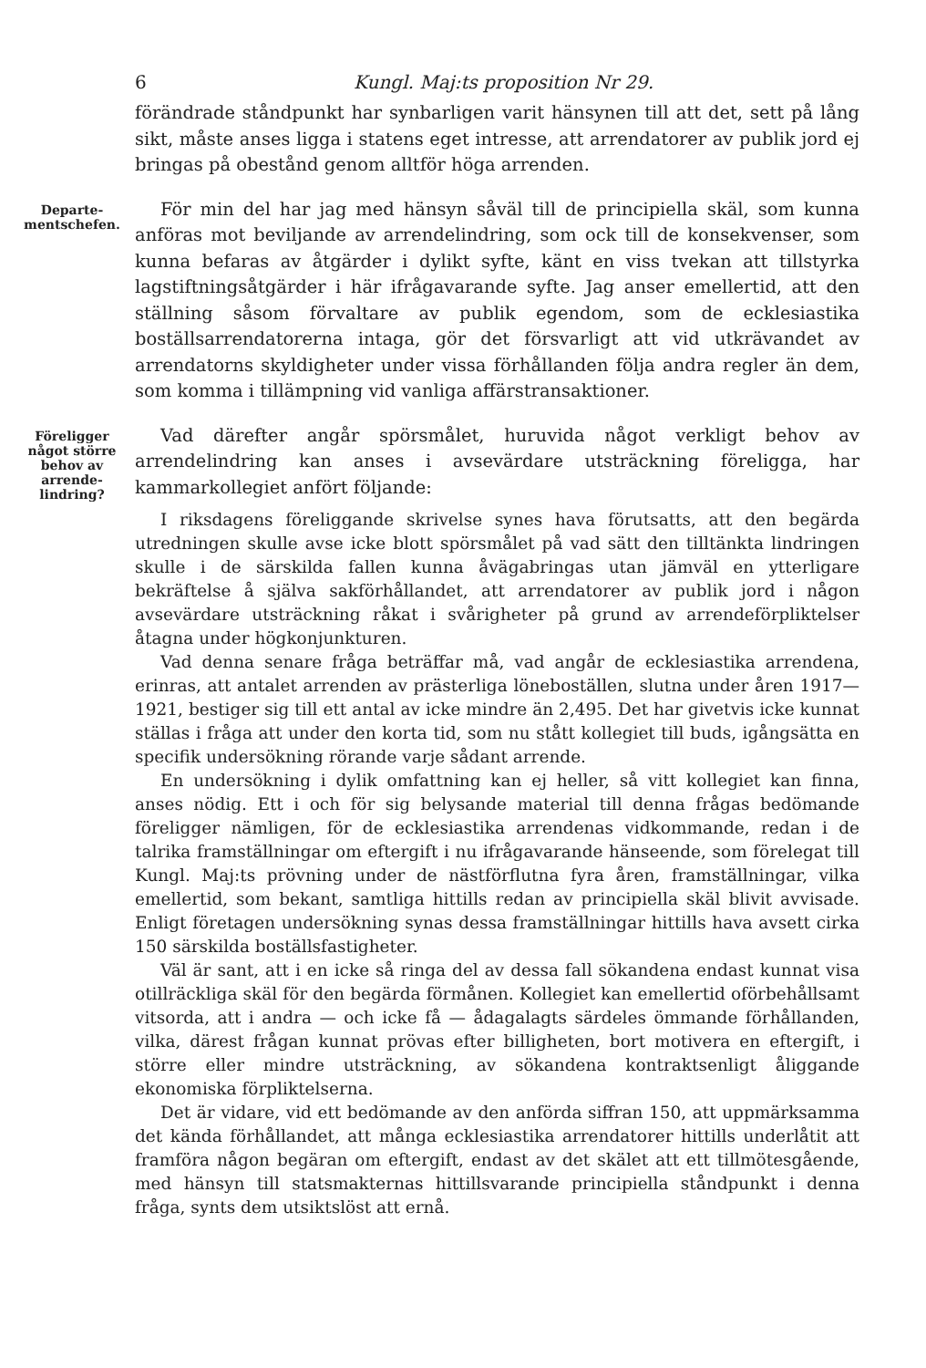6 Kungl. Maj:ts proposition Nr 29.
förändrade ståndpunkt har synbarligen varit hänsynen till att det, sett på lång sikt, måste anses ligga i statens eget intresse, att arrendatorer av publik jord ej bringas på obestånd genom alltför höga arrenden.
Departe-
mentschefen.
För min del har jag med hänsyn såväl till de principiella skäl, som kunna anföras mot beviljande av arrendelindring, som ock till de konsekvenser, som kunna befaras av åtgärder i dylikt syfte, känt en viss tvekan att tillstyrka lagstiftningsåtgärder i här ifrågavarande syfte. Jag anser emellertid, att den ställning såsom förvaltare av publik egendom, som de ecklesiastika boställsarrendatorerna intaga, gör det försvarligt att vid utkrävandet av arrendatorns skyldigheter under vissa förhållanden följa andra regler än dem, som komma i tillämpning vid vanliga affärstransaktioner.
Föreligger något större behov av arrende-lindring?
Vad därefter angår spörsmålet, huruvida något verkligt behov av arrendelindring kan anses i avsevärdare utsträckning föreligga, har kammarkollegiet anfört följande:
I riksdagens föreliggande skrivelse synes hava förutsatts, att den begärda utredningen skulle avse icke blott spörsmålet på vad sätt den tilltänkta lindringen skulle i de särskilda fallen kunna åvägabringas utan jämväl en ytterligare bekräftelse å själva sakförhållandet, att arrendatorer av publik jord i någon avsevärdare utsträckning råkat i svårigheter på grund av arrendeförpliktelser åtagna under högkonjunkturen.
Vad denna senare fråga beträffar må, vad angår de ecklesiastika arrendena, erinras, att antalet arrenden av prästerliga löneboställen, slutna under åren 1917—1921, bestiger sig till ett antal av icke mindre än 2,495. Det har givetvis icke kunnat ställas i fråga att under den korta tid, som nu stått kollegiet till buds, igångsätta en specifik undersökning rörande varje sådant arrende.
En undersökning i dylik omfattning kan ej heller, så vitt kollegiet kan finna, anses nödig. Ett i och för sig belysande material till denna frågas bedömande föreligger nämligen, för de ecklesiastika arrendenas vidkommande, redan i de talrika framställningar om eftergift i nu ifrågavarande hänseende, som förelegat till Kungl. Maj:ts prövning under de nästförflutna fyra åren, framställningar, vilka emellertid, som bekant, samtliga hittills redan av principiella skäl blivit avvisade. Enligt företagen undersökning synas dessa framställningar hittills hava avsett cirka 150 särskilda boställsfastigheter.
Väl är sant, att i en icke så ringa del av dessa fall sökandena endast kunnat visa otillräckliga skäl för den begärda förmånen. Kollegiet kan emellertid oförbehållsamt vitsorda, att i andra — och icke få — ådagalagts särdeles ömmande förhållanden, vilka, därest frågan kunnat prövas efter billigheten, bort motivera en eftergift, i större eller mindre utsträckning, av sökandena kontraktsenligt åliggande ekonomiska förpliktelserna.
Det är vidare, vid ett bedömande av den anförda siffran 150, att uppmärksamma det kända förhållandet, att många ecklesiastika arrendatorer hittills underlåtit att framföra någon begäran om eftergift, endast av det skälet att ett tillmötesgående, med hänsyn till statsmakternas hittillsvarande principiella ståndpunkt i denna fråga, synts dem utsiktslöst att ernå.